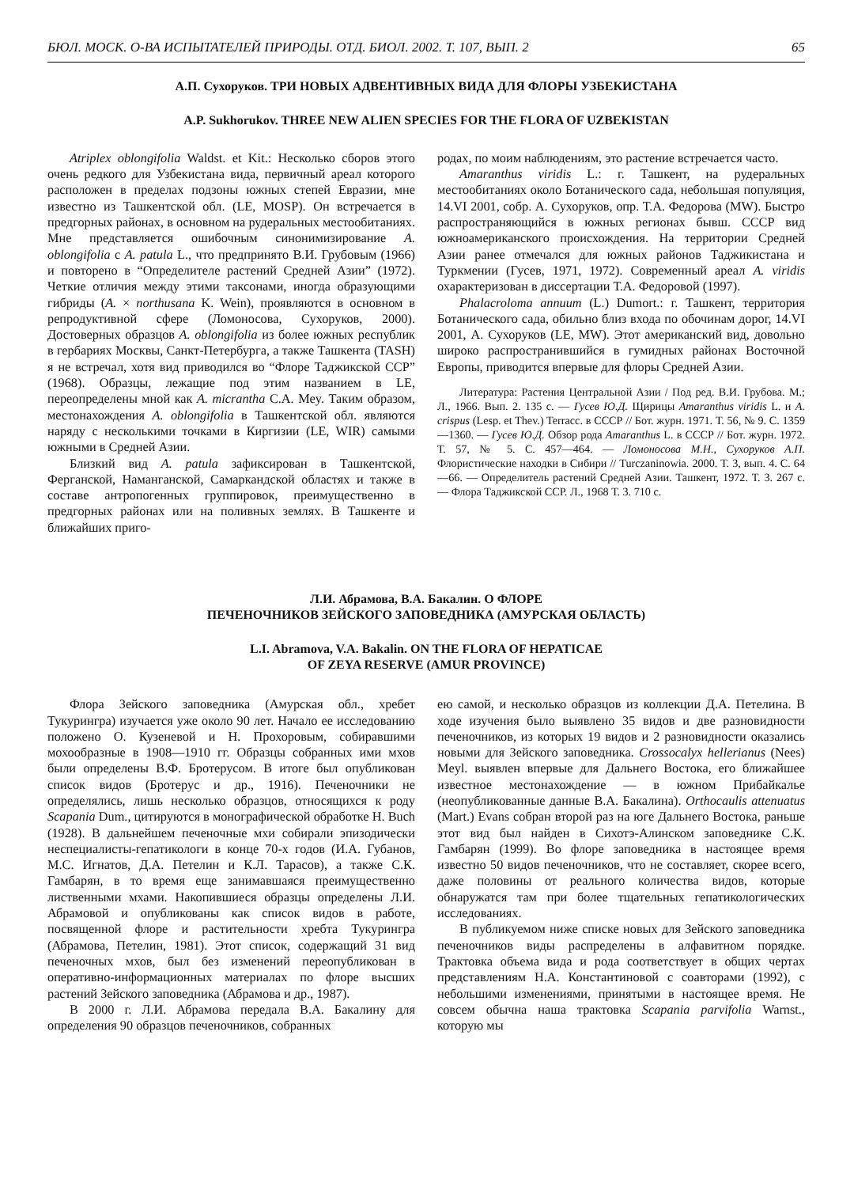БЮЛ. МОСК. О-ВА ИСПЫТАТЕЛЕЙ ПРИРОДЫ. ОТД. БИОЛ. 2002. Т. 107, ВЫП. 2 65
А.П. Сухоруков. ТРИ НОВЫХ АДВЕНТИВНЫХ ВИДА ДЛЯ ФЛОРЫ УЗБЕКИСТАНА
A.P. Sukhorukov. THREE NEW ALIEN SPECIES FOR THE FLORA OF UZBEKISTAN
Atriplex oblongifolia Waldst. et Kit.: Несколько сборов этого очень редкого для Узбекистана вида, первичный ареал которого расположен в пределах подзоны южных степей Евразии, мне известно из Ташкентской обл. (LE, MOSP). Он встречается в предгорных районах, в основном на рудеральных местообитаниях. Мне представляется ошибочным синонимизирование A. oblongifolia с A. patula L., что предпринято В.И. Грубовым (1966) и повторено в “Определителе растений Средней Азии” (1972). Четкие отличия между этими таксонами, иногда образующими гибриды (A. × northusana K. Wein), проявляются в основном в репродуктивной сфере (Ломоносова, Сухоруков, 2000). Достоверных образцов A. oblongifolia из более южных республик в гербариях Москвы, Санкт-Петербурга, а также Ташкента (TASH) я не встречал, хотя вид приводился во “Флоре Таджикской ССР” (1968). Образцы, лежащие под этим названием в LE, переопределены мной как A. micrantha C.A. Mey. Таким образом, местонахождения A. oblongifolia в Ташкентской обл. являются наряду с несколькими точками в Киргизии (LE, WIR) самыми южными в Средней Азии.
Близкий вид A. patula зафиксирован в Ташкентской, Ферганской, Наманганской, Самаркандской областях и также в составе антропогенных группировок, преимущественно в предгорных районах или на поливных землях. В Ташкенте и ближайших приго-
родах, по моим наблюдениям, это растение встречается часто.
Amaranthus viridis L.: г. Ташкент, на рудеральных местообитаниях около Ботанического сада, небольшая популяция, 14.VI 2001, собр. А. Сухоруков, опр. Т.А. Федорова (MW). Быстро распространяющийся в южных регионах бывш. СССР вид южноамериканского происхождения. На территории Средней Азии ранее отмечался для южных районов Таджикистана и Туркмении (Гусев, 1971, 1972). Современный ареал A. viridis охарактеризован в диссертации Т.А. Федоровой (1997).
Phalacroloma annuum (L.) Dumort.: г. Ташкент, территория Ботанического сада, обильно близ входа по обочинам дорог, 14.VI 2001, А. Сухоруков (LE, MW). Этот американский вид, довольно широко распространившийся в гумидных районах Восточной Европы, приводится впервые для флоры Средней Азии.
Литература: Растения Центральной Азии / Под ред. В.И. Грубова. М.; Л., 1966. Вып. 2. 135 с. — Гусев Ю.Д. Щирицы Amaranthus viridis L. и A. crispus (Lesp. et Thev.) Terracc. в СССР // Бот. журн. 1971. Т. 56, № 9. С. 1359—1360. — Гусев Ю.Д. Обзор рода Amaranthus L. в СССР // Бот. журн. 1972. Т. 57, № 5. С. 457—464. — Ломоносова М.Н., Сухоруков А.П. Флористические находки в Сибири // Turczaninowia. 2000. Т. 3, вып. 4. С. 64—66. — Определитель растений Средней Азии. Ташкент, 1972. Т. 3. 267 с. — Флора Таджикской ССР. Л., 1968 Т. 3. 710 с.
Л.И. Абрамова, В.А. Бакалин. О ФЛОРЕ
ПЕЧЕНОЧНИКОВ ЗЕЙСКОГО ЗАПОВЕДНИКА (АМУРСКАЯ ОБЛАСТЬ)
L.I. Abramova, V.A. Bakalin. ON THE FLORA OF HEPATICAE
OF ZEYA RESERVE (AMUR PROVINCE)
Флора Зейского заповедника (Амурская обл., хребет Тукурингра) изучается уже около 90 лет. Начало ее исследованию положено О. Кузеневой и Н. Прохоровым, собиравшими мохообразные в 1908—1910 гг. Образцы собранных ими мхов были определены В.Ф. Бротерусом. В итоге был опубликован список видов (Бротерус и др., 1916). Печеночники не определялись, лишь несколько образцов, относящихся к роду Scapania Dum., цитируются в монографической обработке H. Buch (1928). В дальнейшем печеночные мхи собирали эпизодически неспециалисты-гепатикологи в конце 70-х годов (И.А. Губанов, М.С. Игнатов, Д.А. Петелин и К.Л. Тарасов), а также С.К. Гамбарян, в то время еще занимавшаяся преимущественно лиственными мхами. Накопившиеся образцы определены Л.И. Абрамовой и опубликованы как список видов в работе, посвященной флоре и растительности хребта Тукурингра (Абрамова, Петелин, 1981). Этот список, содержащий 31 вид печеночных мхов, был без изменений переопубликован в оперативно-информационных материалах по флоре высших растений Зейского заповедника (Абрамова и др., 1987).
В 2000 г. Л.И. Абрамова передала В.А. Бакалину для определения 90 образцов печеночников, собранных
ею самой, и несколько образцов из коллекции Д.А. Петелина. В ходе изучения было выявлено 35 видов и две разновидности печеночников, из которых 19 видов и 2 разновидности оказались новыми для Зейского заповедника. Crossocalyx hellerianus (Nees) Meyl. выявлен впервые для Дальнего Востока, его ближайшее известное местонахождение — в южном Прибайкалье (неопубликованные данные В.А. Бакалина). Orthocaulis attenuatus (Mart.) Evans собран второй раз на юге Дальнего Востока, раньше этот вид был найден в Сихотэ-Алинском заповеднике С.К. Гамбарян (1999). Во флоре заповедника в настоящее время известно 50 видов печеночников, что не составляет, скорее всего, даже половины от реального количества видов, которые обнаружатся там при более тщательных гепатикологических исследованиях.
В публикуемом ниже списке новых для Зейского заповедника печеночников виды распределены в алфавитном порядке. Трактовка объема вида и рода соответствует в общих чертах представлениям Н.А. Константиновой с соавторами (1992), с небольшими изменениями, принятыми в настоящее время. Не совсем обычна наша трактовка Scapania parvifolia Warnst., которую мы